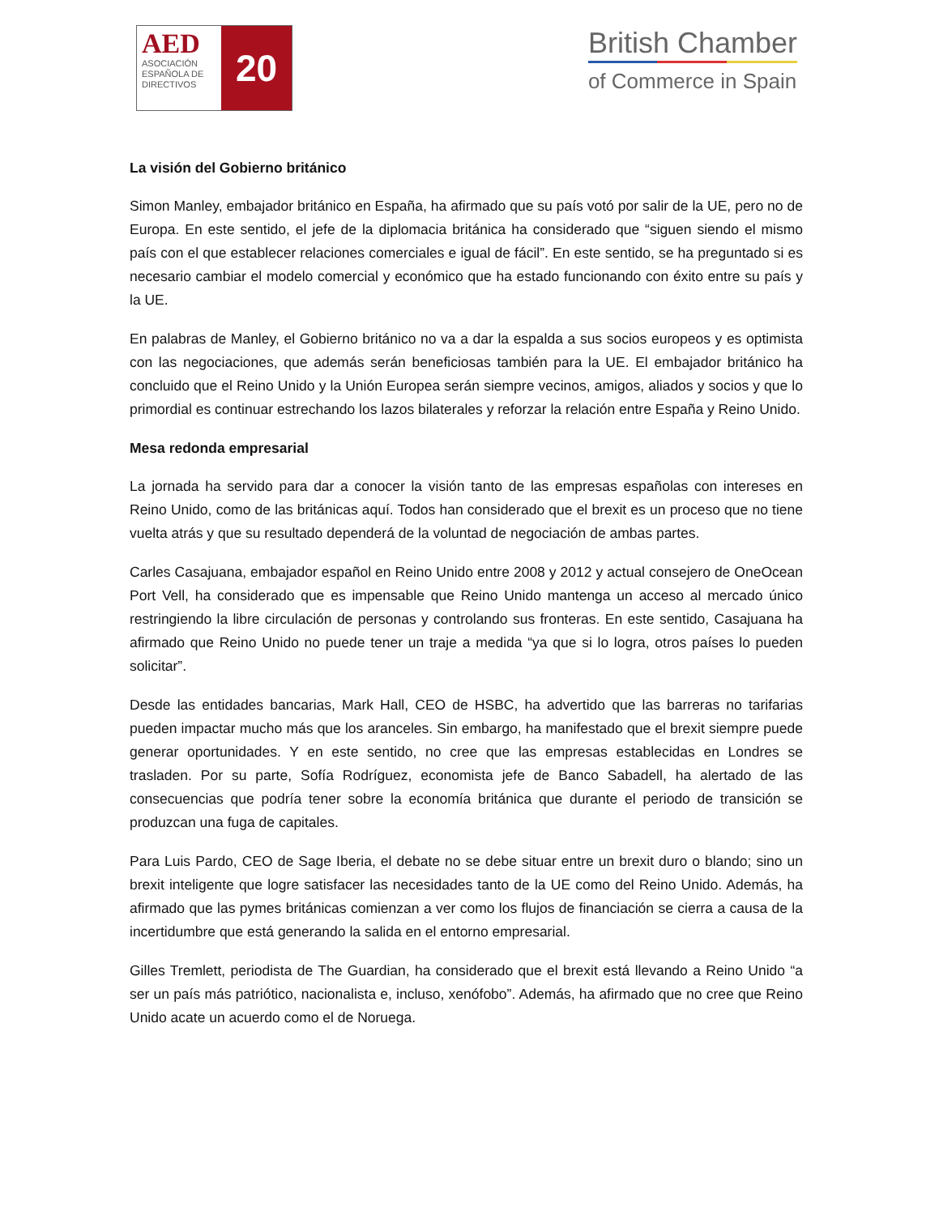AED
ASOCIACIÓN ESPAÑOLA DE DIRECTIVOS
20
British Chamber
of Commerce in Spain
La visión del Gobierno británico
Simon Manley, embajador británico en España, ha afirmado que su país votó por salir de la UE, pero no de Europa. En este sentido, el jefe de la diplomacia británica ha considerado que “siguen siendo el mismo país con el que establecer relaciones comerciales e igual de fácil”. En este sentido, se ha preguntado si es necesario cambiar el modelo comercial y económico que ha estado funcionando con éxito entre su país y la UE.
En palabras de Manley, el Gobierno británico no va a dar la espalda a sus socios europeos y es optimista con las negociaciones, que además serán beneficiosas también para la UE. El embajador británico ha concluido que el Reino Unido y la Unión Europea serán siempre vecinos, amigos, aliados y socios y que lo primordial es continuar estrechando los lazos bilaterales y reforzar la relación entre España y Reino Unido.
Mesa redonda empresarial
La jornada ha servido para dar a conocer la visión tanto de las empresas españolas con intereses en Reino Unido, como de las británicas aquí. Todos han considerado que el brexit es un proceso que no tiene vuelta atrás y que su resultado dependerá de la voluntad de negociación de ambas partes.
Carles Casajuana, embajador español en Reino Unido entre 2008 y 2012 y actual consejero de OneOcean Port Vell, ha considerado que es impensable que Reino Unido mantenga un acceso al mercado único restringiendo la libre circulación de personas y controlando sus fronteras. En este sentido, Casajuana ha afirmado que Reino Unido no puede tener un traje a medida “ya que si lo logra, otros países lo pueden solicitar”.
Desde las entidades bancarias, Mark Hall, CEO de HSBC, ha advertido que las barreras no tarifarias pueden impactar mucho más que los aranceles. Sin embargo, ha manifestado que el brexit siempre puede generar oportunidades. Y en este sentido, no cree que las empresas establecidas en Londres se trasladen. Por su parte, Sofía Rodríguez, economista jefe de Banco Sabadell, ha alertado de las consecuencias que podría tener sobre la economía británica que durante el periodo de transición se produzcan una fuga de capitales.
Para Luis Pardo, CEO de Sage Iberia, el debate no se debe situar entre un brexit duro o blando; sino un brexit inteligente que logre satisfacer las necesidades tanto de la UE como del Reino Unido. Además, ha afirmado que las pymes británicas comienzan a ver como los flujos de financiación se cierra a causa de la incertidumbre que está generando la salida en el entorno empresarial.
Gilles Tremlett, periodista de The Guardian, ha considerado que el brexit está llevando a Reino Unido “a ser un país más patriótico, nacionalista e, incluso, xenófobo”. Además, ha afirmado que no cree que Reino Unido acate un acuerdo como el de Noruega.